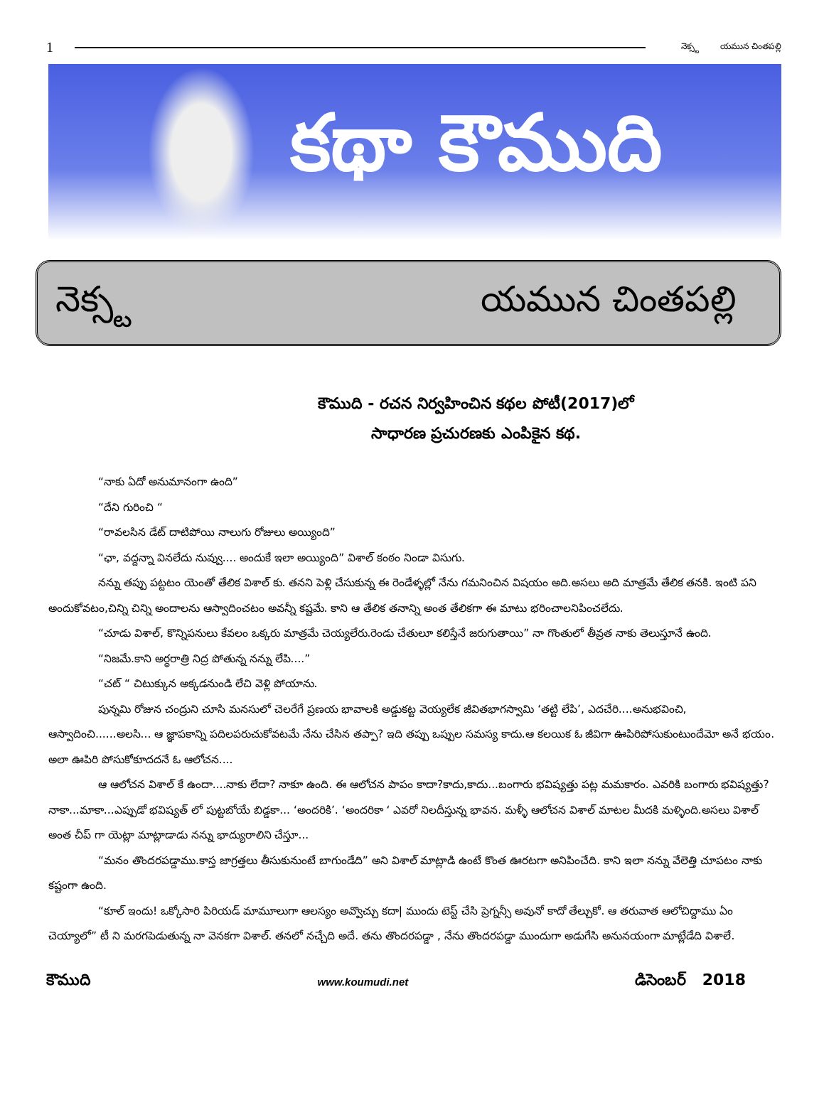1
నెక్స్ట యమున చింతపల్లి
కథా కౌముది
నెక్స్ట యమున చింతపల్లి
కౌముది - రచన నిర్వహించిన కథల పోటీ(2017)లో
సాధారణ ప్రచురణకు ఎంపికైన కథ.
“నాకు ఏదో అనుమానంగా ఉంది”
“దేని గురించి “
“రావలసిన డేట్ దాటిపోయి నాలుగు రోజులు అయ్యింది”
“ఛా, వద్దన్నా వినలేదు నువ్వు.... అందుకే ఇలా అయ్యింది” విశాల్ కంఠం నిండా విసుగు.
నన్ను తప్పు పట్టటం యెంతో తేలిక విశాల్ కు. తనని పెళ్లి చేసుకున్న ఈ రెండేళ్ళల్లో నేను గమనించిన విషయం అది.అసలు అది మాత్రమే తేలిక తనకి. ఇంటి పని అందుకోవటం,చిన్ని చిన్ని అందాలను ఆస్వాదించటం అవన్నీ కష్టమే. కాని ఆ తేలిక తనాన్ని అంత తేలికగా ఈ మాటు భరించాలనిపించలేదు.
“చూడు విశాల్, కొన్నిపనులు కేవలం ఒక్కరు మాత్రమే చెయ్యలేరు.రెండు చేతులూ కలిస్తేనే జరుగుతాయి” నా గొంతులో తీవ్రత నాకు తెలుస్తూనే ఉంది.
“నిజమే.కాని అర్ధరాత్రి నిద్ర పోతున్న నన్ను లేపి....”
“చట్ “ చిటుక్కున అక్కడనుండి లేచి వెళ్లి పోయాను.
పున్నమి రోజున చంద్రుని చూసి మనసులో చెలరేగే ప్రణయ భావాలకి అడ్డుకట్ట వెయ్యలేక జీవితభాగస్వామి ‘తట్టి లేపి’, ఎదచేరి....అనుభవించి, ఆస్వాదించి......అలసి... ఆ జ్ఞాపకాన్ని పదిలపరుచుకోవటమే నేను చేసిన తప్పా? ఇది తప్పు ఒప్పుల సమస్య కాదు.ఆ కలయిక ఓ జీవిగా ఊపిరిపోసుకుంటుందేమో అనే భయం. అలా ఊపిరి పోసుకోకూదదనే ఓ ఆలోచన....
ఆ ఆలోచన విశాల్ కే ఉందా....నాకు లేదా? నాకూ ఉంది. ఈ ఆలోచన పాపం కాదా?కాదు,కాదు...బంగారు భవిష్యత్తు పట్ల మమకారం. ఎవరికి బంగారు భవిష్యత్తు? నాకా...మాకా...ఎప్పుడో భవిష్యత్ లో పుట్టబోయే బిడ్డకా... ‘అందరికి’. ‘అందరికా ‘ ఎవరో నిలదీస్తున్న భావన. మళ్ళీ ఆలోచన విశాల్ మాటల మీదకి మళ్ళింది.అసలు విశాల్ అంత చీప్ గా యెట్లా మాట్లాడాడు నన్ను భాద్యురాలిని చేస్తూ...
“మనం తొందరపడ్డాము.కాస్త జాగ్రత్తలు తీసుకునుంటే బాగుండేది” అని విశాల్ మాట్లాడి ఉంటే కొంత ఊరటగా అనిపించేది. కాని ఇలా నన్ను వేలెత్తి చూపటం నాకు కష్టంగా ఉంది.
“కూల్ ఇందు! ఒక్కోసారి పిరియడ్ మామూలుగా ఆలస్యం అవ్వొచ్చు కదా| ముందు టెస్ట్ చేసి ప్రెగ్నన్సీ అవునో కాదో తేల్చుకో. ఆ తరువాత ఆలోచిద్దాము ఏం చెయ్యాలో” టీ ని మరగపెడుతున్న నా వెనకగా విశాల్. తనలో నచ్చేది అదే. తను తొందరపడ్డా , నేను తొందరపడ్డా ముందుగా అడుగేసి అనునయంగా మాట్లేడేది విశాలే.
కౌముది
www.koumudi.net
డిసెంబర్ 2018